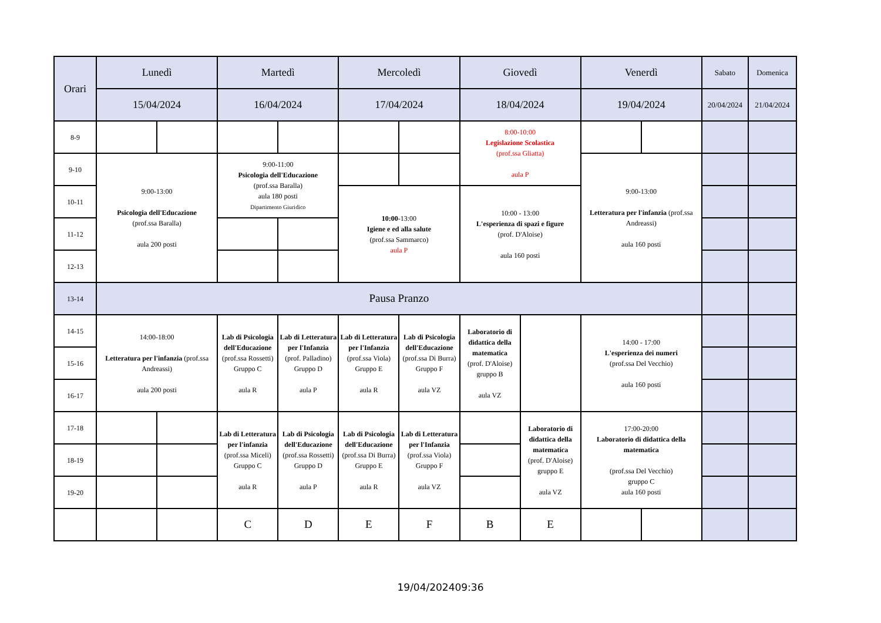| Orari | Lunedì | | Martedì | | Mercoledì | | Giovedì | | Venerdì | | Sabato | Domenica |
| --- | --- | --- | --- | --- | --- | --- | --- | --- | --- | --- | --- | --- |
| | 15/04/2024 | | 16/04/2024 | | 17/04/2024 | | 18/04/2024 | | 19/04/2024 | | 20/04/2024 | 21/04/2024 |
| 8-9 | | | | | | | 8:00-10:00 Legislazione Scolastica (prof.ssa Gliatta) aula P | | | | | |
| 9-10 | 9:00-13:00 Psicologia dell'Educazione (prof.ssa Baralla) aula 200 posti | | 9:00-11:00 Psicologia dell'Educazione (prof.ssa Baralla) aula 180 posti Dipartimento Giuridico | | | | | | 9:00-13:00 Letteratura per l'infanzia (prof.ssa Andreassi) aula 160 posti | | | |
| 10-11 | | | | | 10:00 -13:00 Igiene e ed alla salute (prof.ssa Sammarco) aula P | | 10:00 - 13:00 L'esperienza di spazi e figure (prof. D'Aloise) aula 160 posti | | | | | |
| 11-12 | | | | | | | | | | | | |
| 12-13 | | | | | | | | | | | | |
| 13-14 | Pausa Pranzo | | | | | | | | | | | |
| 14-15 | 14:00-18:00 Letteratura per l'infanzia (prof.ssa Andreassi) aula 200 posti | | Lab di Psicologia dell'Educazione (prof.ssa Rossetti) Gruppo C aula R | Lab di Letteratura per l'Infanzia (prof. Palladino) Gruppo D aula P | Lab di Letteratura per l'Infanzia (prof.ssa Viola) Gruppo E aula R | Lab di Psicologia dell'Educazione (prof.ssa Di Burra) Gruppo F aula VZ | Laboratorio di didattica della matematica (prof. D'Aloise) gruppo B aula VZ | | 14:00 - 17:00 L'esperienza dei numeri (prof.ssa Del Vecchio) aula 160 posti | | | |
| 15-16 | | | | | | | | | | | | |
| 16-17 | | | | | | | | | | | | |
| 17-18 | | | Lab di Letteratura per l'infanzia (prof.ssa Miceli) Gruppo C aula R | Lab di Psicologia dell'Educazione (prof.ssa Rossetti) Gruppo D aula P | Lab di Psicologia dell'Educazione (prof.ssa Di Burra) Gruppo E aula R | Lab di Letteratura per l'Infanzia (prof.ssa Viola) Gruppo F aula VZ | | Laboratorio di didattica della matematica (prof. D'Aloise) gruppo E aula VZ | 17:00-20:00 Laboratorio di didattica della matematica (prof.ssa Del Vecchio) gruppo C aula 160 posti | | | |
| 18-19 | | | | | | | | | | | | |
| 19-20 | | | | | | | | | | | | |
| | | | C | D | E | F | B | E | | | | |
19/04/202409:36